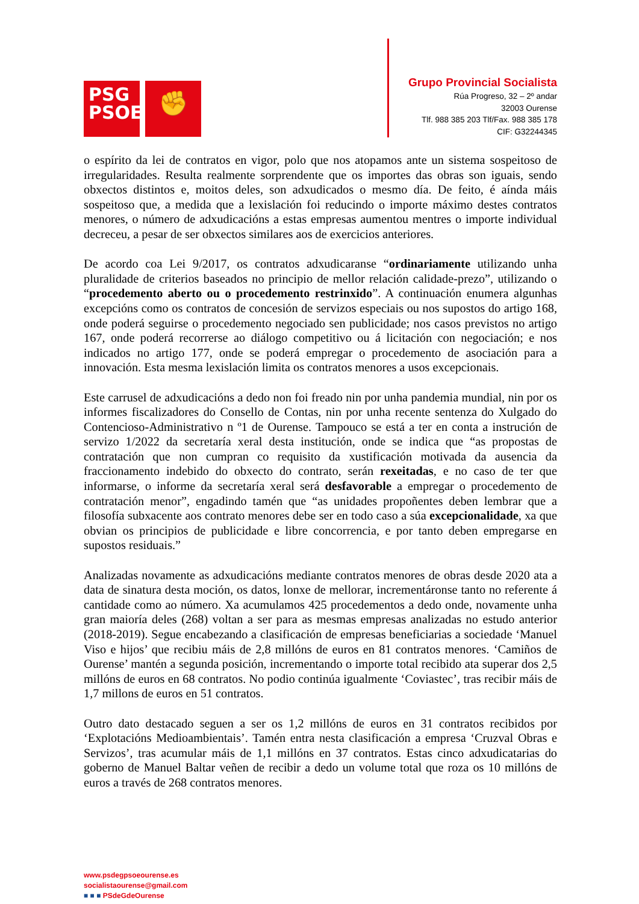PSG
PSOE
✊
Grupo Provincial Socialista
Rúa Progreso, 32 – 2º andar
32003 Ourense
Tlf. 988 385 203 Tlf/Fax. 988 385 178
CIF: G32244345
o espírito da lei de contratos en vigor, polo que nos atopamos ante un sistema sospeitoso de irregularidades. Resulta realmente sorprendente que os importes das obras son iguais, sendo obxectos distintos e, moitos deles, son adxudicados o mesmo día. De feito, é aínda máis sospeitoso que, a medida que a lexislación foi reducindo o importe máximo destes contratos menores, o número de adxudicacións a estas empresas aumentou mentres o importe individual decreceu, a pesar de ser obxectos similares aos de exercicios anteriores.
De acordo coa Lei 9/2017, os contratos adxudicaranse “ordinariamente utilizando unha pluralidade de criterios baseados no principio de mellor relación calidade-prezo”, utilizando o “procedemento aberto ou o procedemento restrinxido”. A continuación enumera algunhas excepcións como os contratos de concesión de servizos especiais ou nos supostos do artigo 168, onde poderá seguirse o procedemento negociado sen publicidade; nos casos previstos no artigo 167, onde poderá recorrerse ao diálogo competitivo ou á licitación con negociación; e nos indicados no artigo 177, onde se poderá empregar o procedemento de asociación para a innovación. Esta mesma lexislación limita os contratos menores a usos excepcionais.
Este carrusel de adxudicacións a dedo non foi freado nin por unha pandemia mundial, nin por os informes fiscalizadores do Consello de Contas, nin por unha recente sentenza do Xulgado do Contencioso-Administrativo n º1 de Ourense. Tampouco se está a ter en conta a instrución de servizo 1/2022 da secretaría xeral desta institución, onde se indica que “as propostas de contratación que non cumpran co requisito da xustificación motivada da ausencia da fraccionamento indebido do obxecto do contrato, serán rexeitadas, e no caso de ter que informarse, o informe da secretaría xeral será desfavorable a empregar o procedemento de contratación menor”, engadindo tamén que “as unidades propoñentes deben lembrar que a filosofía subxacente aos contrato menores debe ser en todo caso a súa excepcionalidade, xa que obvian os principios de publicidade e libre concorrencia, e por tanto deben empregarse en supostos residuais.”
Analizadas novamente as adxudicacións mediante contratos menores de obras desde 2020 ata a data de sinatura desta moción, os datos, lonxe de mellorar, incrementáronse tanto no referente á cantidade como ao número. Xa acumulamos 425 procedementos a dedo onde, novamente unha gran maioría deles (268) voltan a ser para as mesmas empresas analizadas no estudo anterior (2018-2019). Segue encabezando a clasificación de empresas beneficiarias a sociedade ‘Manuel Viso e hijos’ que recibiu máis de 2,8 millóns de euros en 81 contratos menores. ‘Camiños de Ourense’ mantén a segunda posición, incrementando o importe total recibido ata superar dos 2,5 millóns de euros en 68 contratos. No podio continúa igualmente ‘Coviastec’, tras recibir máis de 1,7 millons de euros en 51 contratos.
Outro dato destacado seguen a ser os 1,2 millóns de euros en 31 contratos recibidos por ‘Explotacións Medioambientais’. Tamén entra nesta clasificación a empresa ‘Cruzval Obras e Servizos’, tras acumular máis de 1,1 millóns en 37 contratos. Estas cinco adxudicatarias do goberno de Manuel Baltar veñen de recibir a dedo un volume total que roza os 10 millóns de euros a través de 268 contratos menores.
www.psdegpsoeourense.es
socialistaourense@gmail.com
■ ■ ■ PSdeGdeOurense